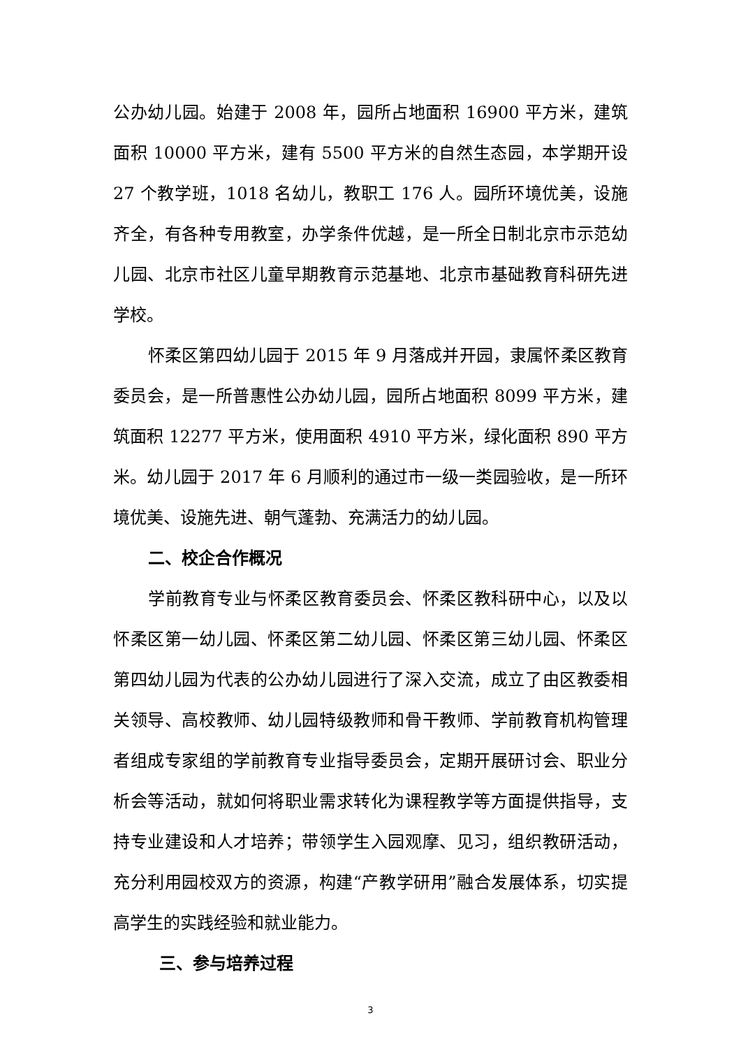公办幼儿园。始建于 2008 年，园所占地面积 16900 平方米，建筑面积 10000 平方米，建有 5500 平方米的自然生态园，本学期开设 27 个教学班，1018 名幼儿，教职工 176 人。园所环境优美，设施齐全，有各种专用教室，办学条件优越，是一所全日制北京市示范幼儿园、北京市社区儿童早期教育示范基地、北京市基础教育科研先进学校。
怀柔区第四幼儿园于 2015 年 9 月落成并开园，隶属怀柔区教育委员会，是一所普惠性公办幼儿园，园所占地面积 8099 平方米，建筑面积 12277 平方米，使用面积 4910 平方米，绿化面积 890 平方米。幼儿园于 2017 年 6 月顺利的通过市一级一类园验收，是一所环境优美、设施先进、朝气蓬勃、充满活力的幼儿园。
二、校企合作概况
学前教育专业与怀柔区教育委员会、怀柔区教科研中心，以及以怀柔区第一幼儿园、怀柔区第二幼儿园、怀柔区第三幼儿园、怀柔区第四幼儿园为代表的公办幼儿园进行了深入交流，成立了由区教委相关领导、高校教师、幼儿园特级教师和骨干教师、学前教育机构管理者组成专家组的学前教育专业指导委员会，定期开展研讨会、职业分析会等活动，就如何将职业需求转化为课程教学等方面提供指导，支持专业建设和人才培养；带领学生入园观摩、见习，组织教研活动，充分利用园校双方的资源，构建“产教学研用”融合发展体系，切实提高学生的实践经验和就业能力。
三、参与培养过程
3